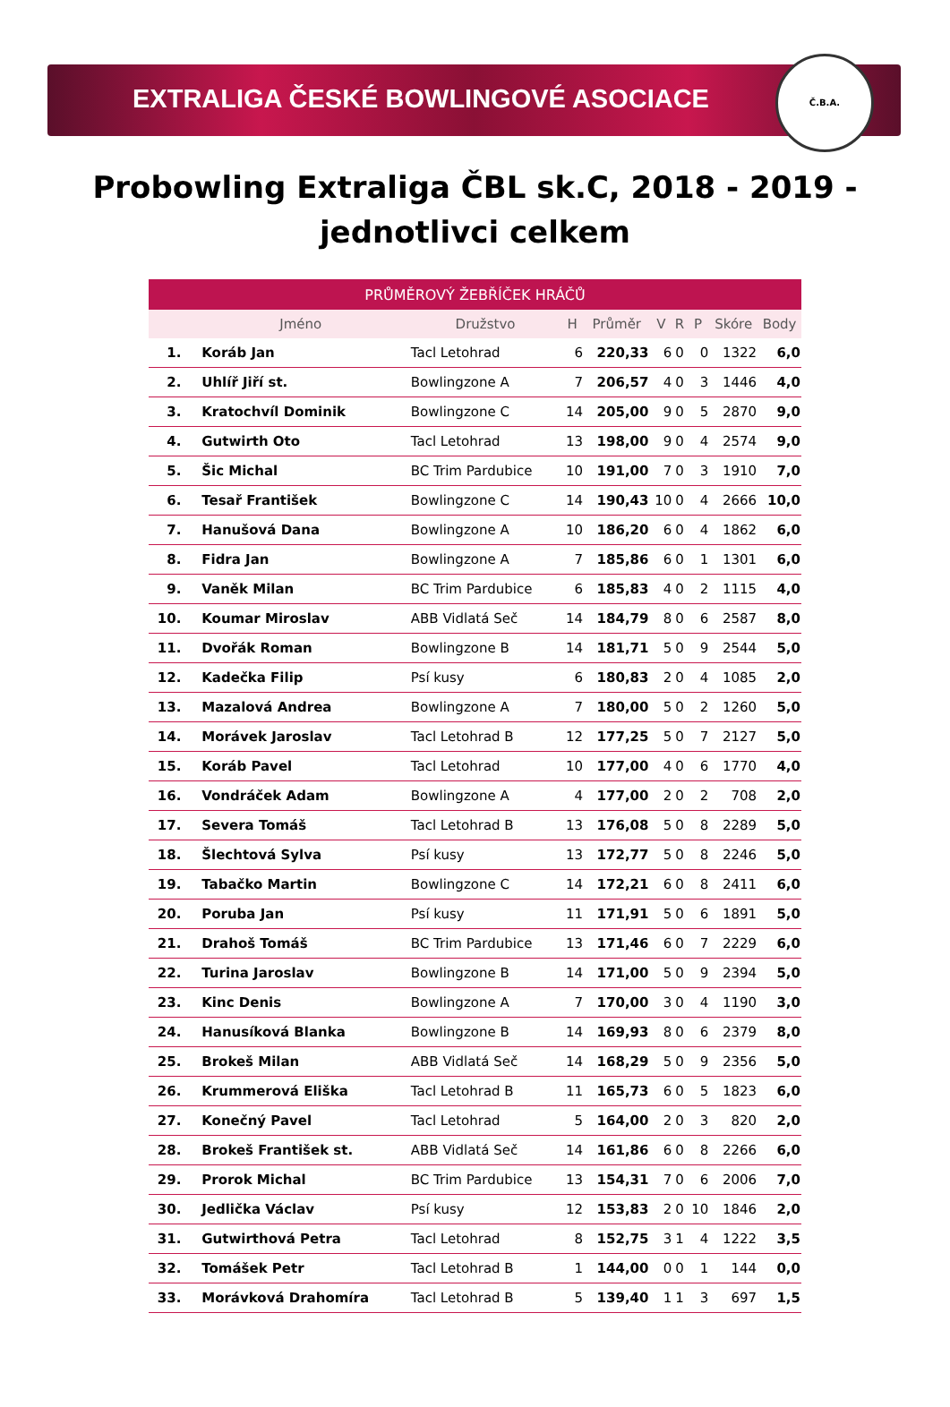EXTRALIGA ČESKÉ BOWLINGOVÉ ASOCIACE
Č.B.A.
Probowling Extraliga ČBL sk.C, 2018 - 2019 - jednotlivci celkem
| PRŮMĚROVÝ ŽEBŘÍČEK HRÁČŮ | | | | | | | | | |
| --- | --- | --- | --- | --- | --- | --- | --- | --- | --- |
| | Jméno | Družstvo | H | Průměr | V | R | P | Skóre | Body |
| 1. | Koráb Jan | Tacl Letohrad | 6 | 220,33 | 6 | 0 | 0 | 1322 | 6,0 |
| 2. | Uhlíř Jiří st. | Bowlingzone A | 7 | 206,57 | 4 | 0 | 3 | 1446 | 4,0 |
| 3. | Kratochvíl Dominik | Bowlingzone C | 14 | 205,00 | 9 | 0 | 5 | 2870 | 9,0 |
| 4. | Gutwirth Oto | Tacl Letohrad | 13 | 198,00 | 9 | 0 | 4 | 2574 | 9,0 |
| 5. | Šic Michal | BC Trim Pardubice | 10 | 191,00 | 7 | 0 | 3 | 1910 | 7,0 |
| 6. | Tesař František | Bowlingzone C | 14 | 190,43 | 10 | 0 | 4 | 2666 | 10,0 |
| 7. | Hanušová Dana | Bowlingzone A | 10 | 186,20 | 6 | 0 | 4 | 1862 | 6,0 |
| 8. | Fidra Jan | Bowlingzone A | 7 | 185,86 | 6 | 0 | 1 | 1301 | 6,0 |
| 9. | Vaněk Milan | BC Trim Pardubice | 6 | 185,83 | 4 | 0 | 2 | 1115 | 4,0 |
| 10. | Koumar Miroslav | ABB Vidlatá Seč | 14 | 184,79 | 8 | 0 | 6 | 2587 | 8,0 |
| 11. | Dvořák Roman | Bowlingzone B | 14 | 181,71 | 5 | 0 | 9 | 2544 | 5,0 |
| 12. | Kadečka Filip | Psí kusy | 6 | 180,83 | 2 | 0 | 4 | 1085 | 2,0 |
| 13. | Mazalová Andrea | Bowlingzone A | 7 | 180,00 | 5 | 0 | 2 | 1260 | 5,0 |
| 14. | Morávek Jaroslav | Tacl Letohrad B | 12 | 177,25 | 5 | 0 | 7 | 2127 | 5,0 |
| 15. | Koráb Pavel | Tacl Letohrad | 10 | 177,00 | 4 | 0 | 6 | 1770 | 4,0 |
| 16. | Vondráček Adam | Bowlingzone A | 4 | 177,00 | 2 | 0 | 2 | 708 | 2,0 |
| 17. | Severa Tomáš | Tacl Letohrad B | 13 | 176,08 | 5 | 0 | 8 | 2289 | 5,0 |
| 18. | Šlechtová Sylva | Psí kusy | 13 | 172,77 | 5 | 0 | 8 | 2246 | 5,0 |
| 19. | Tabačko Martin | Bowlingzone C | 14 | 172,21 | 6 | 0 | 8 | 2411 | 6,0 |
| 20. | Poruba Jan | Psí kusy | 11 | 171,91 | 5 | 0 | 6 | 1891 | 5,0 |
| 21. | Drahoš Tomáš | BC Trim Pardubice | 13 | 171,46 | 6 | 0 | 7 | 2229 | 6,0 |
| 22. | Turina Jaroslav | Bowlingzone B | 14 | 171,00 | 5 | 0 | 9 | 2394 | 5,0 |
| 23. | Kinc Denis | Bowlingzone A | 7 | 170,00 | 3 | 0 | 4 | 1190 | 3,0 |
| 24. | Hanusíková Blanka | Bowlingzone B | 14 | 169,93 | 8 | 0 | 6 | 2379 | 8,0 |
| 25. | Brokeš Milan | ABB Vidlatá Seč | 14 | 168,29 | 5 | 0 | 9 | 2356 | 5,0 |
| 26. | Krummerová Eliška | Tacl Letohrad B | 11 | 165,73 | 6 | 0 | 5 | 1823 | 6,0 |
| 27. | Konečný Pavel | Tacl Letohrad | 5 | 164,00 | 2 | 0 | 3 | 820 | 2,0 |
| 28. | Brokeš František st. | ABB Vidlatá Seč | 14 | 161,86 | 6 | 0 | 8 | 2266 | 6,0 |
| 29. | Prorok Michal | BC Trim Pardubice | 13 | 154,31 | 7 | 0 | 6 | 2006 | 7,0 |
| 30. | Jedlička Václav | Psí kusy | 12 | 153,83 | 2 | 0 | 10 | 1846 | 2,0 |
| 31. | Gutwirthová Petra | Tacl Letohrad | 8 | 152,75 | 3 | 1 | 4 | 1222 | 3,5 |
| 32. | Tomášek Petr | Tacl Letohrad B | 1 | 144,00 | 0 | 0 | 1 | 144 | 0,0 |
| 33. | Morávková Drahomíra | Tacl Letohrad B | 5 | 139,40 | 1 | 1 | 3 | 697 | 1,5 |